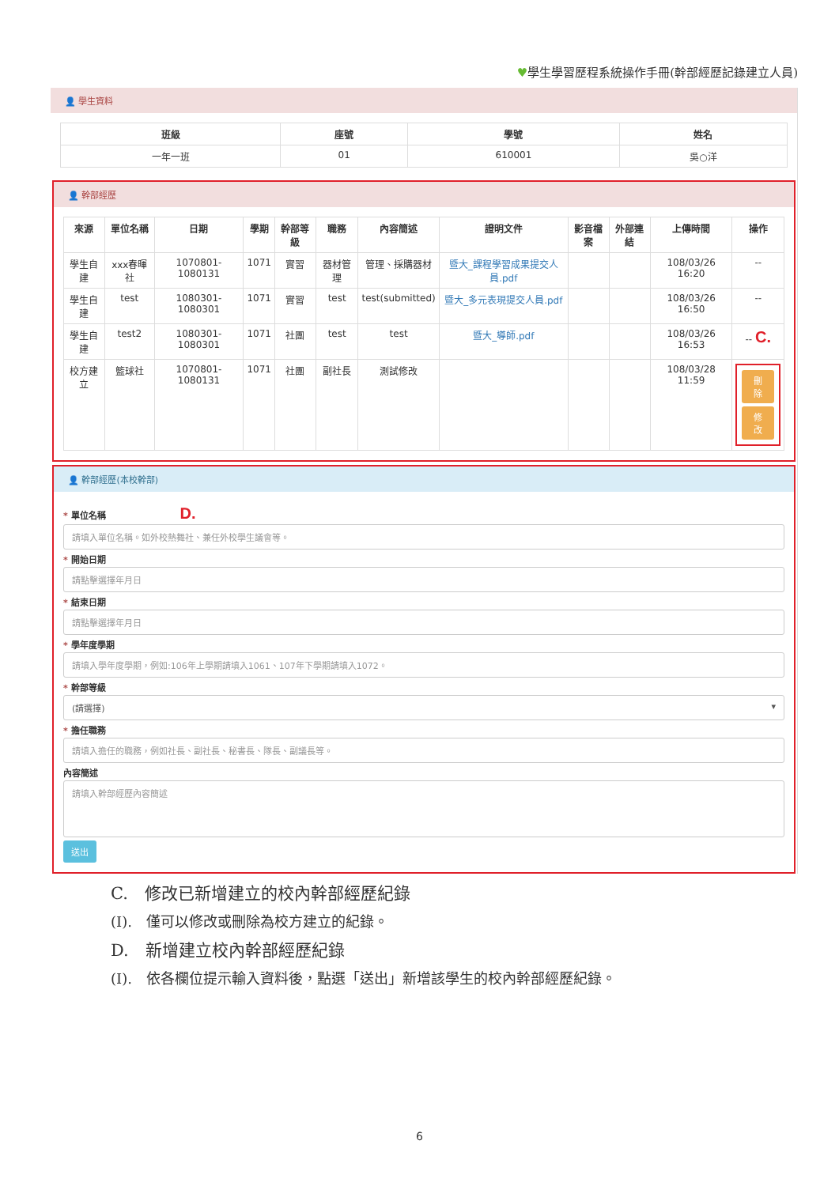♥學生學習歷程系統操作手冊(幹部經歷記錄建立人員)
👤 學生資料
| 班級 | 座號 | 學號 | 姓名 |
| --- | --- | --- | --- |
| 一年一班 | 01 | 610001 | 吳○洋 |
👤 幹部經歷
| 來源 | 單位名稱 | 日期 | 學期 | 幹部等級 | 職務 | 內容簡述 | 證明文件 | 影音檔案 | 外部連結 | 上傳時間 | 操作 |
| --- | --- | --- | --- | --- | --- | --- | --- | --- | --- | --- | --- |
| 學生自建 | xxx春暉社 | 1070801-1080131 | 1071 | 實習 | 器材管理 | 管理、採購器材 | 暨大_課程學習成果提交人員.pdf | | | 108/03/26 16:20 | -- |
| 學生自建 | test | 1080301-1080301 | 1071 | 實習 | test | test(submitted) | 暨大_多元表現提交人員.pdf | | | 108/03/26 16:50 | -- |
| 學生自建 | test2 | 1080301-1080301 | 1071 | 社團 | test | test | 暨大_導師.pdf | | | 108/03/26 16:53 | -- C. |
| 校方建立 | 籃球社 | 1070801-1080131 | 1071 | 社團 | 副社長 | 測試修改 | | | | 108/03/28 11:59 | 刪除 修改 |
👤 幹部經歷(本校幹部)
* 單位名稱 D.
請填入單位名稱。如外校熱舞社、兼任外校學生議會等。
* 開始日期
請點擊選擇年月日
* 結束日期
請點擊選擇年月日
* 學年度學期
請填入學年度學期，例如:106年上學期請填入1061、107年下學期請填入1072。
* 幹部等級
(請選擇) ▾
* 擔任職務
請填入擔任的職務，例如社長、副社長、秘書長、隊長、副議長等。
內容簡述
請填入幹部經歷內容簡述
送出
C.　修改已新增建立的校內幹部經歷紀錄
(I).　僅可以修改或刪除為校方建立的紀錄。
D.　新增建立校內幹部經歷紀錄
(I).　依各欄位提示輸入資料後，點選「送出」新增該學生的校內幹部經歷紀錄。
6